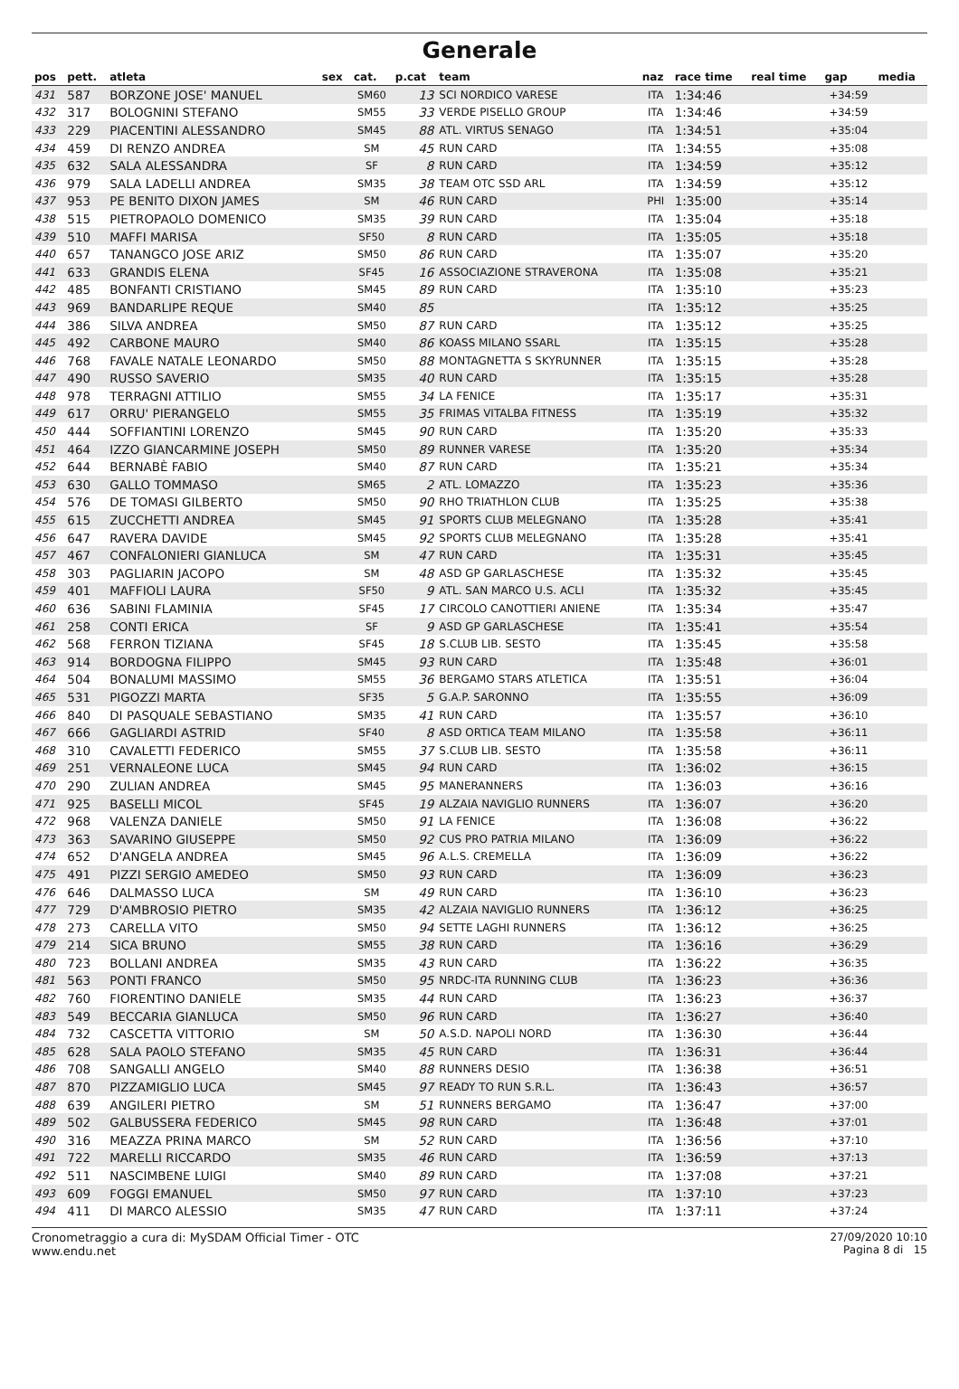Generale
| pos | pett. | atleta | sex | cat. | p.cat | team | naz | race time | real time | gap | media |
| --- | --- | --- | --- | --- | --- | --- | --- | --- | --- | --- | --- |
| 431 | 587 | BORZONE JOSE' MANUEL | | SM60 | 13 | SCI NORDICO VARESE | ITA | 1:34:46 | | +34:59 | |
| 432 | 317 | BOLOGNINI STEFANO | | SM55 | 33 | VERDE PISELLO GROUP | ITA | 1:34:46 | | +34:59 | |
| 433 | 229 | PIACENTINI ALESSANDRO | | SM45 | 88 | ATL. VIRTUS SENAGO | ITA | 1:34:51 | | +35:04 | |
| 434 | 459 | DI RENZO ANDREA | | SM | 45 | RUN CARD | ITA | 1:34:55 | | +35:08 | |
| 435 | 632 | SALA ALESSANDRA | | SF | 8 | RUN CARD | ITA | 1:34:59 | | +35:12 | |
| 436 | 979 | SALA LADELLI ANDREA | | SM35 | 38 | TEAM OTC SSD ARL | ITA | 1:34:59 | | +35:12 | |
| 437 | 953 | PE BENITO DIXON JAMES | | SM | 46 | RUN CARD | PHI | 1:35:00 | | +35:14 | |
| 438 | 515 | PIETROPAOLO DOMENICO | | SM35 | 39 | RUN CARD | ITA | 1:35:04 | | +35:18 | |
| 439 | 510 | MAFFI MARISA | | SF50 | 8 | RUN CARD | ITA | 1:35:05 | | +35:18 | |
| 440 | 657 | TANANGCO JOSE ARIZ | | SM50 | 86 | RUN CARD | ITA | 1:35:07 | | +35:20 | |
| 441 | 633 | GRANDIS ELENA | | SF45 | 16 | ASSOCIAZIONE STRAVERONA | ITA | 1:35:08 | | +35:21 | |
| 442 | 485 | BONFANTI CRISTIANO | | SM45 | 89 | RUN CARD | ITA | 1:35:10 | | +35:23 | |
| 443 | 969 | BANDARLIPE REQUE | | SM40 | 85 | | ITA | 1:35:12 | | +35:25 | |
| 444 | 386 | SILVA ANDREA | | SM50 | 87 | RUN CARD | ITA | 1:35:12 | | +35:25 | |
| 445 | 492 | CARBONE MAURO | | SM40 | 86 | KOASS MILANO SSARL | ITA | 1:35:15 | | +35:28 | |
| 446 | 768 | FAVALE NATALE LEONARDO | | SM50 | 88 | MONTAGNETTA S SKYRUNNER | ITA | 1:35:15 | | +35:28 | |
| 447 | 490 | RUSSO SAVERIO | | SM35 | 40 | RUN CARD | ITA | 1:35:15 | | +35:28 | |
| 448 | 978 | TERRAGNI ATTILIO | | SM55 | 34 | LA FENICE | ITA | 1:35:17 | | +35:31 | |
| 449 | 617 | ORRU' PIERANGELO | | SM55 | 35 | FRIMAS VITALBA FITNESS | ITA | 1:35:19 | | +35:32 | |
| 450 | 444 | SOFFIANTINI LORENZO | | SM45 | 90 | RUN CARD | ITA | 1:35:20 | | +35:33 | |
| 451 | 464 | IZZO GIANCARMINE JOSEPH | | SM50 | 89 | RUNNER VARESE | ITA | 1:35:20 | | +35:34 | |
| 452 | 644 | BERNABÈ FABIO | | SM40 | 87 | RUN CARD | ITA | 1:35:21 | | +35:34 | |
| 453 | 630 | GALLO TOMMASO | | SM65 | 2 | ATL. LOMAZZO | ITA | 1:35:23 | | +35:36 | |
| 454 | 576 | DE TOMASI GILBERTO | | SM50 | 90 | RHO TRIATHLON CLUB | ITA | 1:35:25 | | +35:38 | |
| 455 | 615 | ZUCCHETTI ANDREA | | SM45 | 91 | SPORTS CLUB MELEGNANO | ITA | 1:35:28 | | +35:41 | |
| 456 | 647 | RAVERA DAVIDE | | SM45 | 92 | SPORTS CLUB MELEGNANO | ITA | 1:35:28 | | +35:41 | |
| 457 | 467 | CONFALONIERI GIANLUCA | | SM | 47 | RUN CARD | ITA | 1:35:31 | | +35:45 | |
| 458 | 303 | PAGLIARIN JACOPO | | SM | 48 | ASD GP GARLASCHESE | ITA | 1:35:32 | | +35:45 | |
| 459 | 401 | MAFFIOLI LAURA | | SF50 | 9 | ATL. SAN MARCO U.S. ACLI | ITA | 1:35:32 | | +35:45 | |
| 460 | 636 | SABINI FLAMINIA | | SF45 | 17 | CIRCOLO CANOTTIERI ANIENE | ITA | 1:35:34 | | +35:47 | |
| 461 | 258 | CONTI ERICA | | SF | 9 | ASD GP GARLASCHESE | ITA | 1:35:41 | | +35:54 | |
| 462 | 568 | FERRON TIZIANA | | SF45 | 18 | S.CLUB LIB. SESTO | ITA | 1:35:45 | | +35:58 | |
| 463 | 914 | BORDOGNA FILIPPO | | SM45 | 93 | RUN CARD | ITA | 1:35:48 | | +36:01 | |
| 464 | 504 | BONALUMI MASSIMO | | SM55 | 36 | BERGAMO STARS ATLETICA | ITA | 1:35:51 | | +36:04 | |
| 465 | 531 | PIGOZZI MARTA | | SF35 | 5 | G.A.P. SARONNO | ITA | 1:35:55 | | +36:09 | |
| 466 | 840 | DI PASQUALE SEBASTIANO | | SM35 | 41 | RUN CARD | ITA | 1:35:57 | | +36:10 | |
| 467 | 666 | GAGLIARDI ASTRID | | SF40 | 8 | ASD ORTICA TEAM MILANO | ITA | 1:35:58 | | +36:11 | |
| 468 | 310 | CAVALETTI FEDERICO | | SM55 | 37 | S.CLUB LIB. SESTO | ITA | 1:35:58 | | +36:11 | |
| 469 | 251 | VERNALEONE LUCA | | SM45 | 94 | RUN CARD | ITA | 1:36:02 | | +36:15 | |
| 470 | 290 | ZULIAN ANDREA | | SM45 | 95 | MANERANNERS | ITA | 1:36:03 | | +36:16 | |
| 471 | 925 | BASELLI MICOL | | SF45 | 19 | ALZAIA NAVIGLIO RUNNERS | ITA | 1:36:07 | | +36:20 | |
| 472 | 968 | VALENZA DANIELE | | SM50 | 91 | LA FENICE | ITA | 1:36:08 | | +36:22 | |
| 473 | 363 | SAVARINO GIUSEPPE | | SM50 | 92 | CUS PRO PATRIA MILANO | ITA | 1:36:09 | | +36:22 | |
| 474 | 652 | D'ANGELA ANDREA | | SM45 | 96 | A.L.S. CREMELLA | ITA | 1:36:09 | | +36:22 | |
| 475 | 491 | PIZZI SERGIO AMEDEO | | SM50 | 93 | RUN CARD | ITA | 1:36:09 | | +36:23 | |
| 476 | 646 | DALMASSO LUCA | | SM | 49 | RUN CARD | ITA | 1:36:10 | | +36:23 | |
| 477 | 729 | D'AMBROSIO PIETRO | | SM35 | 42 | ALZAIA NAVIGLIO RUNNERS | ITA | 1:36:12 | | +36:25 | |
| 478 | 273 | CARELLA VITO | | SM50 | 94 | SETTE LAGHI RUNNERS | ITA | 1:36:12 | | +36:25 | |
| 479 | 214 | SICA BRUNO | | SM55 | 38 | RUN CARD | ITA | 1:36:16 | | +36:29 | |
| 480 | 723 | BOLLANI ANDREA | | SM35 | 43 | RUN CARD | ITA | 1:36:22 | | +36:35 | |
| 481 | 563 | PONTI FRANCO | | SM50 | 95 | NRDC-ITA RUNNING CLUB | ITA | 1:36:23 | | +36:36 | |
| 482 | 760 | FIORENTINO DANIELE | | SM35 | 44 | RUN CARD | ITA | 1:36:23 | | +36:37 | |
| 483 | 549 | BECCARIA GIANLUCA | | SM50 | 96 | RUN CARD | ITA | 1:36:27 | | +36:40 | |
| 484 | 732 | CASCETTA VITTORIO | | SM | 50 | A.S.D. NAPOLI NORD | ITA | 1:36:30 | | +36:44 | |
| 485 | 628 | SALA PAOLO STEFANO | | SM35 | 45 | RUN CARD | ITA | 1:36:31 | | +36:44 | |
| 486 | 708 | SANGALLI ANGELO | | SM40 | 88 | RUNNERS DESIO | ITA | 1:36:38 | | +36:51 | |
| 487 | 870 | PIZZAMIGLIO LUCA | | SM45 | 97 | READY TO RUN S.R.L. | ITA | 1:36:43 | | +36:57 | |
| 488 | 639 | ANGILERI PIETRO | | SM | 51 | RUNNERS BERGAMO | ITA | 1:36:47 | | +37:00 | |
| 489 | 502 | GALBUSSERA FEDERICO | | SM45 | 98 | RUN CARD | ITA | 1:36:48 | | +37:01 | |
| 490 | 316 | MEAZZA PRINA MARCO | | SM | 52 | RUN CARD | ITA | 1:36:56 | | +37:10 | |
| 491 | 722 | MARELLI RICCARDO | | SM35 | 46 | RUN CARD | ITA | 1:36:59 | | +37:13 | |
| 492 | 511 | NASCIMBENE LUIGI | | SM40 | 89 | RUN CARD | ITA | 1:37:08 | | +37:21 | |
| 493 | 609 | FOGGI EMANUEL | | SM50 | 97 | RUN CARD | ITA | 1:37:10 | | +37:23 | |
| 494 | 411 | DI MARCO ALESSIO | | SM35 | 47 | RUN CARD | ITA | 1:37:11 | | +37:24 | |
Cronometraggio a cura di: MySDAM Official Timer - OTC
www.endu.net
27/09/2020 10:10
Pagina 8 di 15